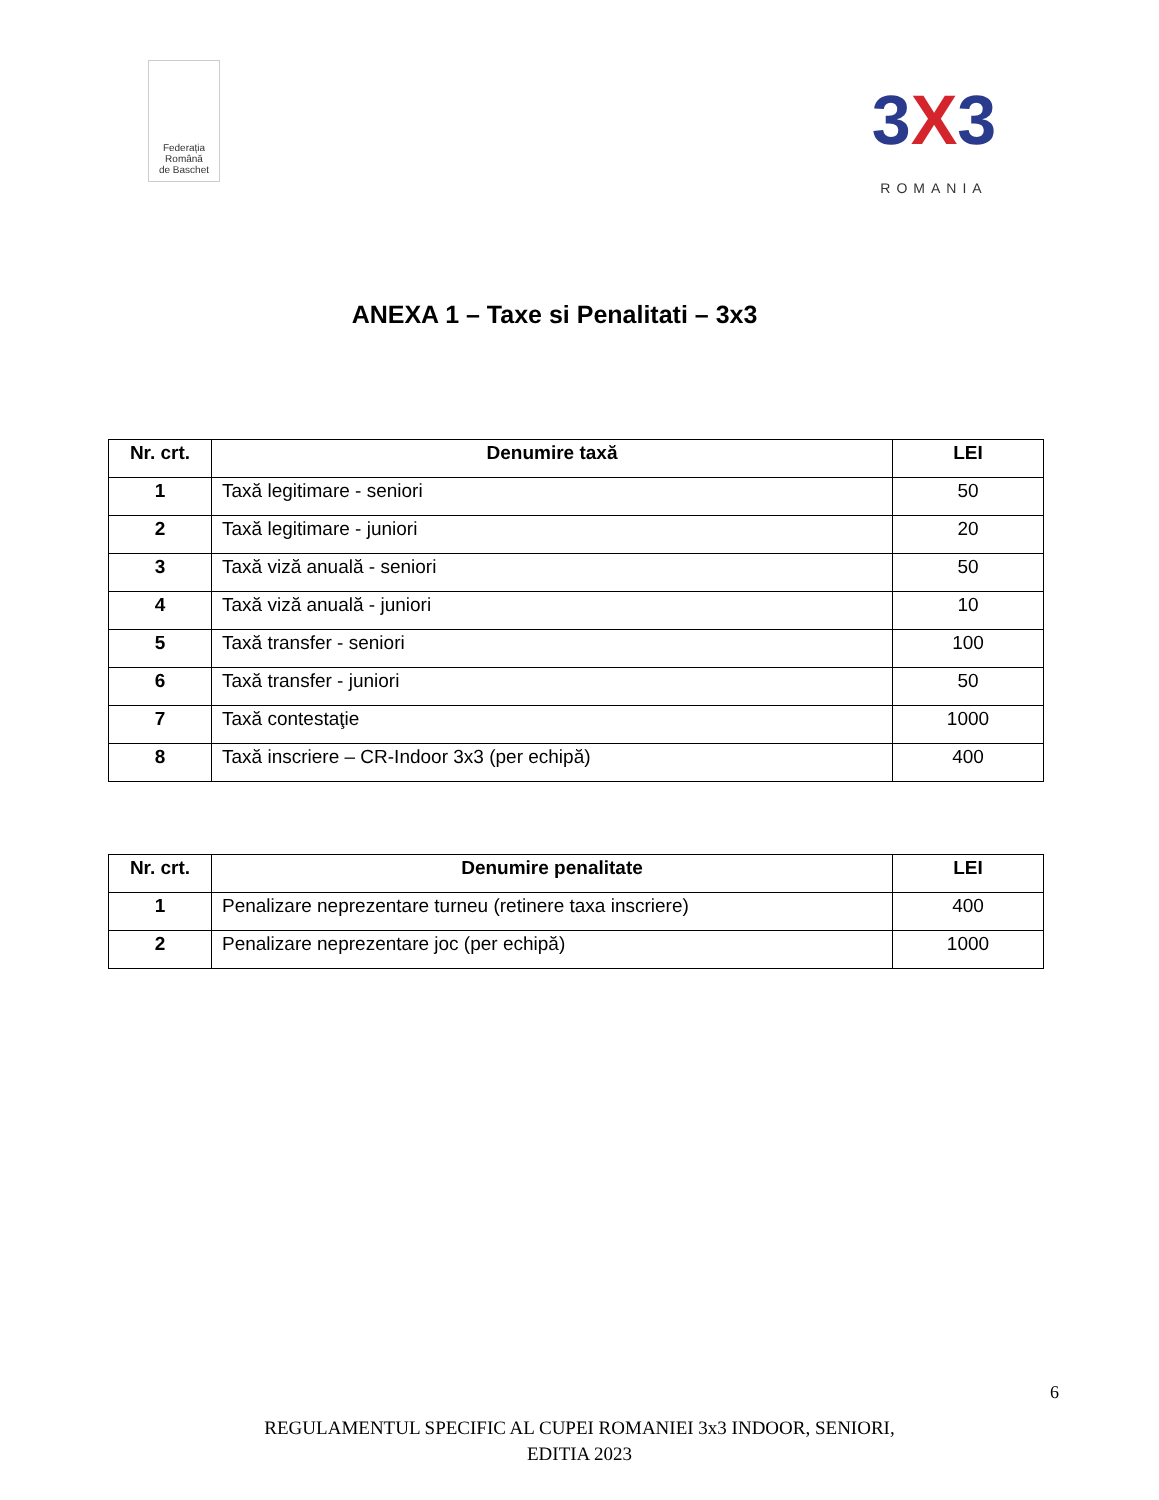Federația
Română
de Baschet
3X3
ROMANIA
ANEXA 1 – Taxe si Penalitati – 3x3
| Nr. crt. | Denumire taxă | LEI |
| --- | --- | --- |
| 1 | Taxă legitimare - seniori | 50 |
| 2 | Taxă legitimare - juniori | 20 |
| 3 | Taxă viză anuală - seniori | 50 |
| 4 | Taxă viză anuală - juniori | 10 |
| 5 | Taxă transfer - seniori | 100 |
| 6 | Taxă transfer - juniori | 50 |
| 7 | Taxă contestaţie | 1000 |
| 8 | Taxă inscriere – CR-Indoor 3x3 (per echipă) | 400 |
| Nr. crt. | Denumire penalitate | LEI |
| --- | --- | --- |
| 1 | Penalizare neprezentare turneu (retinere taxa inscriere) | 400 |
| 2 | Penalizare neprezentare joc (per echipă) | 1000 |
6
REGULAMENTUL SPECIFIC AL CUPEI ROMANIEI 3x3 INDOOR, SENIORI,
EDITIA 2023